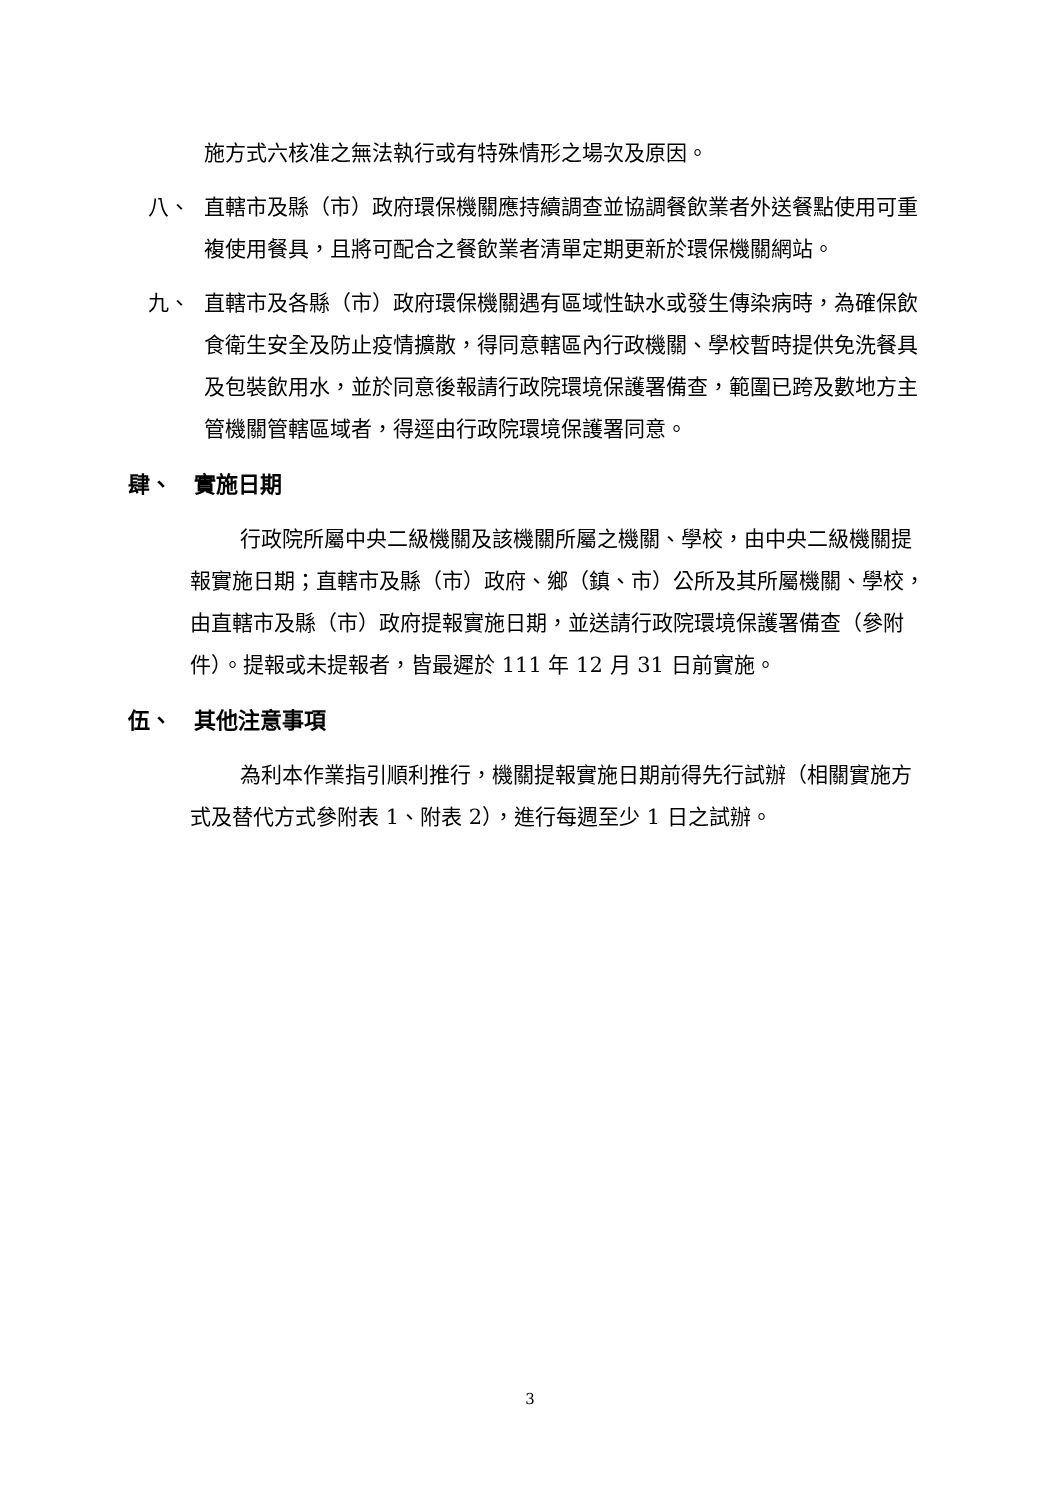施方式六核准之無法執行或有特殊情形之場次及原因。
八、 直轄市及縣（市）政府環保機關應持續調查並協調餐飲業者外送餐點使用可重複使用餐具，且將可配合之餐飲業者清單定期更新於環保機關網站。
九、 直轄市及各縣（市）政府環保機關遇有區域性缺水或發生傳染病時，為確保飲食衛生安全及防止疫情擴散，得同意轄區內行政機關、學校暫時提供免洗餐具及包裝飲用水，並於同意後報請行政院環境保護署備查，範圍已跨及數地方主管機關管轄區域者，得逕由行政院環境保護署同意。
肆、　實施日期
行政院所屬中央二級機關及該機關所屬之機關、學校，由中央二級機關提報實施日期；直轄市及縣（市）政府、鄉（鎮、市）公所及其所屬機關、學校，由直轄市及縣（市）政府提報實施日期，並送請行政院環境保護署備查（參附件）。提報或未提報者，皆最遲於 111 年 12 月 31 日前實施。
伍、　其他注意事項
為利本作業指引順利推行，機關提報實施日期前得先行試辦（相關實施方式及替代方式參附表 1、附表 2），進行每週至少 1 日之試辦。
3